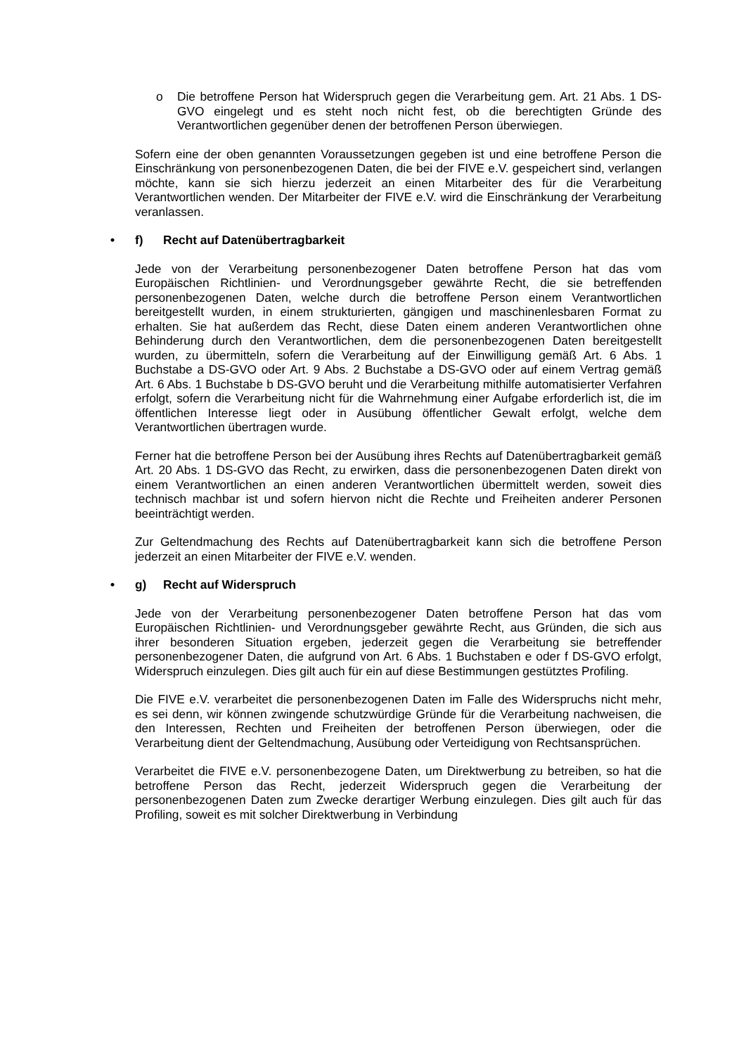o Die betroffene Person hat Widerspruch gegen die Verarbeitung gem. Art. 21 Abs. 1 DS-GVO eingelegt und es steht noch nicht fest, ob die berechtigten Gründe des Verantwortlichen gegenüber denen der betroffenen Person überwiegen.
Sofern eine der oben genannten Voraussetzungen gegeben ist und eine betroffene Person die Einschränkung von personenbezogenen Daten, die bei der FIVE e.V. gespeichert sind, verlangen möchte, kann sie sich hierzu jederzeit an einen Mitarbeiter des für die Verarbeitung Verantwortlichen wenden. Der Mitarbeiter der FIVE e.V. wird die Einschränkung der Verarbeitung veranlassen.
• f) Recht auf Datenübertragbarkeit
Jede von der Verarbeitung personenbezogener Daten betroffene Person hat das vom Europäischen Richtlinien- und Verordnungsgeber gewährte Recht, die sie betreffenden personenbezogenen Daten, welche durch die betroffene Person einem Verantwortlichen bereitgestellt wurden, in einem strukturierten, gängigen und maschinenlesbaren Format zu erhalten. Sie hat außerdem das Recht, diese Daten einem anderen Verantwortlichen ohne Behinderung durch den Verantwortlichen, dem die personenbezogenen Daten bereitgestellt wurden, zu übermitteln, sofern die Verarbeitung auf der Einwilligung gemäß Art. 6 Abs. 1 Buchstabe a DS-GVO oder Art. 9 Abs. 2 Buchstabe a DS-GVO oder auf einem Vertrag gemäß Art. 6 Abs. 1 Buchstabe b DS-GVO beruht und die Verarbeitung mithilfe automatisierter Verfahren erfolgt, sofern die Verarbeitung nicht für die Wahrnehmung einer Aufgabe erforderlich ist, die im öffentlichen Interesse liegt oder in Ausübung öffentlicher Gewalt erfolgt, welche dem Verantwortlichen übertragen wurde.
Ferner hat die betroffene Person bei der Ausübung ihres Rechts auf Datenübertragbarkeit gemäß Art. 20 Abs. 1 DS-GVO das Recht, zu erwirken, dass die personenbezogenen Daten direkt von einem Verantwortlichen an einen anderen Verantwortlichen übermittelt werden, soweit dies technisch machbar ist und sofern hiervon nicht die Rechte und Freiheiten anderer Personen beeinträchtigt werden.
Zur Geltendmachung des Rechts auf Datenübertragbarkeit kann sich die betroffene Person jederzeit an einen Mitarbeiter der FIVE e.V. wenden.
• g) Recht auf Widerspruch
Jede von der Verarbeitung personenbezogener Daten betroffene Person hat das vom Europäischen Richtlinien- und Verordnungsgeber gewährte Recht, aus Gründen, die sich aus ihrer besonderen Situation ergeben, jederzeit gegen die Verarbeitung sie betreffender personenbezogener Daten, die aufgrund von Art. 6 Abs. 1 Buchstaben e oder f DS-GVO erfolgt, Widerspruch einzulegen. Dies gilt auch für ein auf diese Bestimmungen gestütztes Profiling.
Die FIVE e.V. verarbeitet die personenbezogenen Daten im Falle des Widerspruchs nicht mehr, es sei denn, wir können zwingende schutzwürdige Gründe für die Verarbeitung nachweisen, die den Interessen, Rechten und Freiheiten der betroffenen Person überwiegen, oder die Verarbeitung dient der Geltendmachung, Ausübung oder Verteidigung von Rechtsansprüchen.
Verarbeitet die FIVE e.V. personenbezogene Daten, um Direktwerbung zu betreiben, so hat die betroffene Person das Recht, jederzeit Widerspruch gegen die Verarbeitung der personenbezogenen Daten zum Zwecke derartiger Werbung einzulegen. Dies gilt auch für das Profiling, soweit es mit solcher Direktwerbung in Verbindung